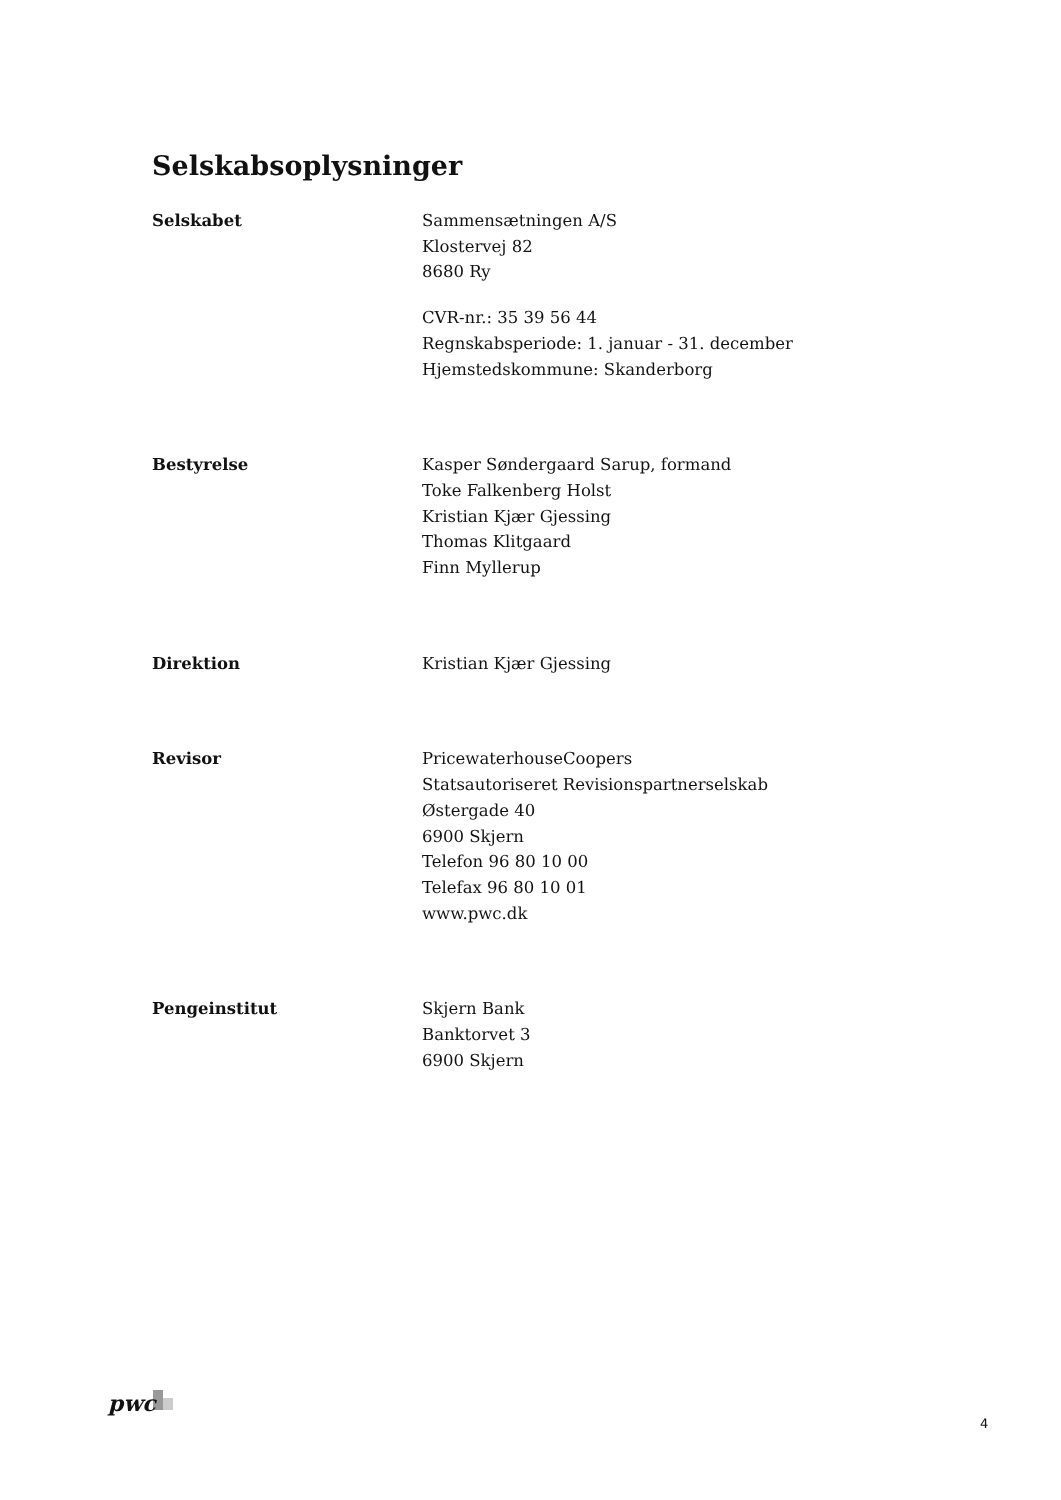Selskabsoplysninger
Selskabet Sammensætningen A/S
Klostervej 82
8680 Ry
CVR-nr.: 35 39 56 44
Regnskabsperiode: 1. januar - 31. december
Hjemstedskommune: Skanderborg
Bestyrelse Kasper Søndergaard Sarup, formand
Toke Falkenberg Holst
Kristian Kjær Gjessing
Thomas Klitgaard
Finn Myllerup
Direktion Kristian Kjær Gjessing
Revisor PricewaterhouseCoopers
Statsautoriseret Revisionspartnerselskab
Østergade 40
6900 Skjern
Telefon 96 80 10 00
Telefax 96 80 10 01
www.pwc.dk
Pengeinstitut Skjern Bank
Banktorvet 3
6900 Skjern
pwc
4